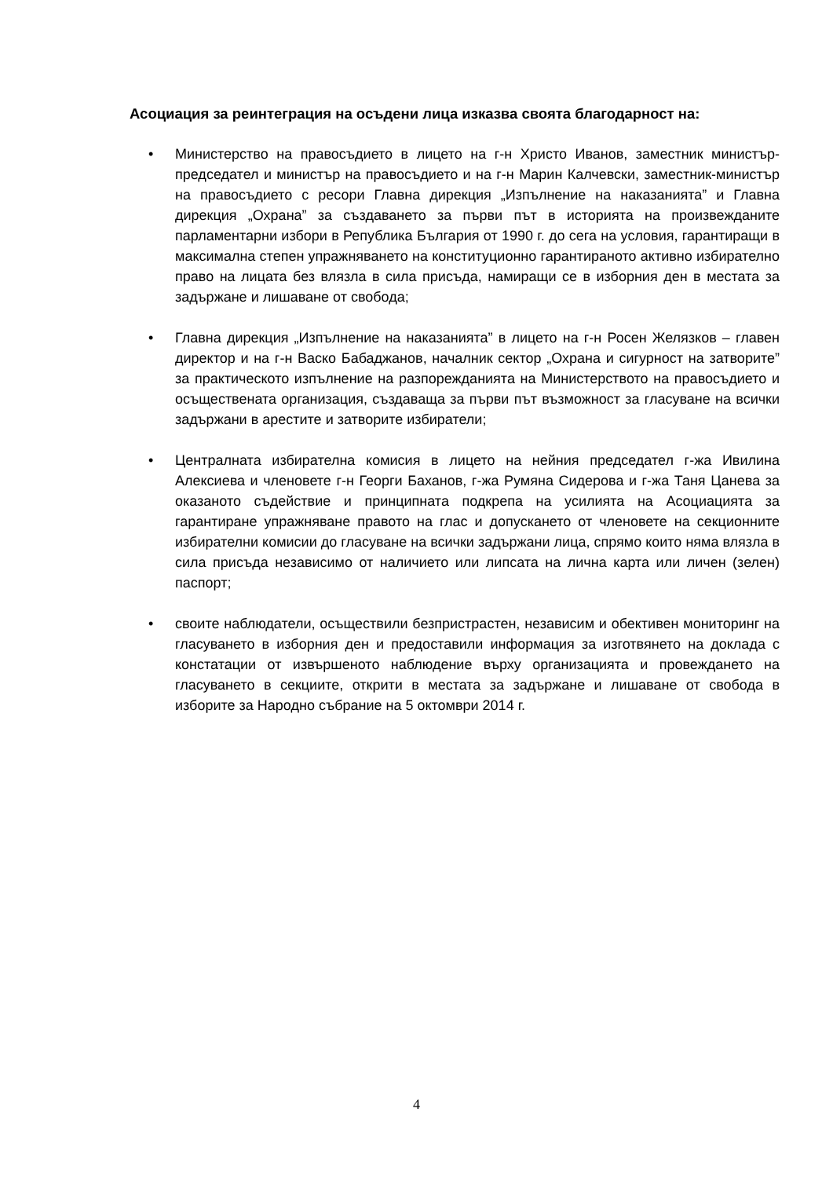Асоциация за реинтеграция на осъдени лица изказва своята благодарност на:
• Министерство на правосъдието в лицето на г-н Христо Иванов, заместник министър-председател и министър на правосъдието и на г-н Марин Калчевски, заместник-министър на правосъдието с ресори Главна дирекция „Изпълнение на наказанията” и Главна дирекция „Охрана” за създаването за първи път в историята на произвежданите парламентарни избори в Република България от 1990 г. до сега на условия, гарантиращи в максимална степен упражняването на конституционно гарантираното активно избирателно право на лицата без влязла в сила присъда, намиращи се в изборния ден в местата за задържане и лишаване от свобода;
• Главна дирекция „Изпълнение на наказанията” в лицето на г-н Росен Желязков – главен директор и на г-н Васко Бабаджанов, началник сектор „Охрана и сигурност на затворите” за практическото изпълнение на разпорежданията на Министерството на правосъдието и осъществената организация, създаваща за първи път възможност за гласуване на всички задържани в арестите и затворите избиратели;
• Централната избирателна комисия в лицето на нейния председател г-жа Ивилина Алексиева и членовете г-н Георги Баханов, г-жа Румяна Сидерова и г-жа Таня Цанева за оказаното съдействие и принципната подкрепа на усилията на Асоциацията за гарантиране упражняване правото на глас и допускането от членовете на секционните избирателни комисии до гласуване на всички задържани лица, спрямо които няма влязла в сила присъда независимо от наличието или липсата на лична карта или личен (зелен) паспорт;
• своите наблюдатели, осъществили безпристрастен, независим и обективен мониторинг на гласуването в изборния ден и предоставили информация за изготвянето на доклада с констатации от извършеното наблюдение върху организацията и провеждането на гласуването в секциите, открити в местата за задържане и лишаване от свобода в изборите за Народно събрание на 5 октомври 2014 г.
4